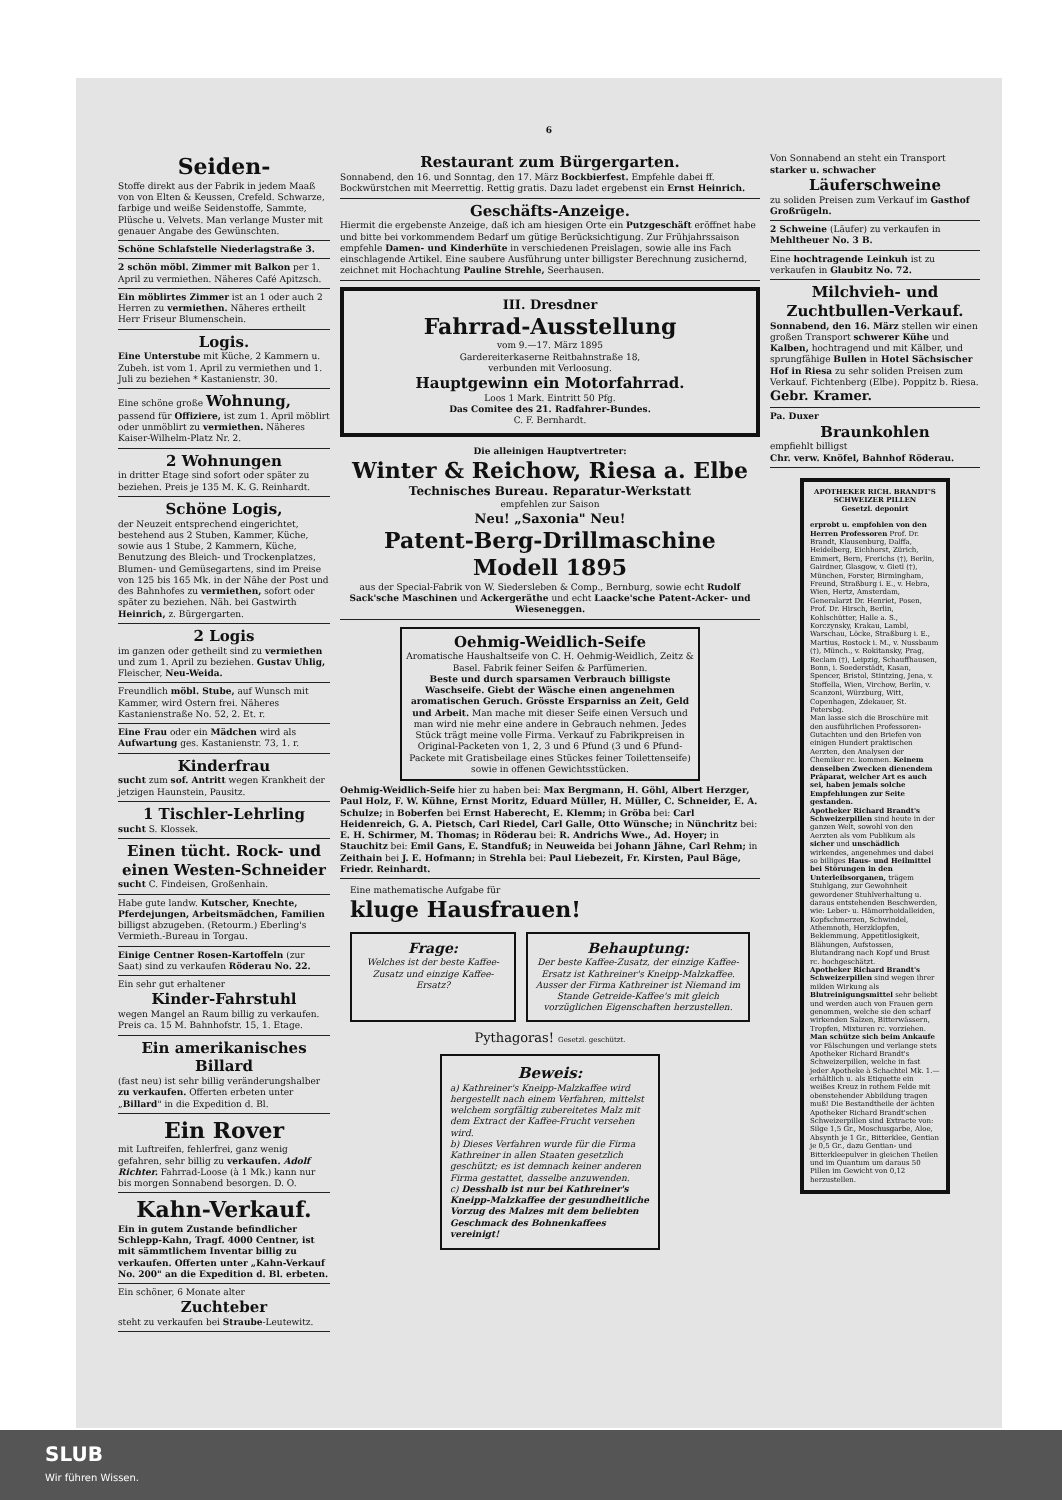6
Seiden-
Stoffe direkt aus der Fabrik in jedem Maaß von von Elten & Keussen, Crefeld. Schwarze, farbige und weiße Seidenstoffe, Sammte, Plüsche u. Velvets. Man verlange Muster mit genauer Angabe des Gewünschten.
Schöne Schlafstelle Niederlagstraße 3.
2 schön möbl. Zimmer mit Balkon per 1. April zu vermiethen. Näheres Café Apitzsch.
Ein möblirtes Zimmer ist an 1 oder auch 2 Herren zu vermiethen. Näheres ertheilt Herr Friseur Blumenschein.
Logis.
Eine Unterstube mit Küche, 2 Kammern u. Zubeh. ist vom 1. April zu vermiethen und 1. Juli zu beziehen * Kastanienstr. 30.
Eine schöne große Wohnung, passend für Offiziere, ist zum 1. April möblirt oder unmöblirt zu vermiethen. Näheres Kaiser-Wilhelm-Platz Nr. 2.
2 Wohnungen
in dritter Etage sind sofort oder später zu beziehen. Preis je 135 M. K. G. Reinhardt.
Schöne Logis,
der Neuzeit entsprechend eingerichtet, bestehend aus 2 Stuben, Kammer, Küche, sowie aus 1 Stube, 2 Kammern, Küche, Benutzung des Bleich- und Trockenplatzes, Blumen- und Gemüsegartens, sind im Preise von 125 bis 165 Mk. in der Nähe der Post und des Bahnhofes zu vermiethen, sofort oder später zu beziehen. Näh. bei Gastwirth Heinrich, z. Bürgergarten.
2 Logis
im ganzen oder getheilt sind zu vermiethen und zum 1. April zu beziehen. Gustav Uhlig, Fleischer, Neu-Weida.
Freundlich möbl. Stube, auf Wunsch mit Kammer, wird Ostern frei. Näheres Kastanienstraße No. 52, 2. Et. r.
Eine Frau oder ein Mädchen wird als Aufwartung ges. Kastanienstr. 73, 1. r.
Kinderfrau
sucht zum sof. Antritt wegen Krankheit der jetzigen Haunstein, Pausitz.
1 Tischler-Lehrling
sucht S. Klossek.
Einen tücht. Rock- und einen Westen-Schneider
sucht C. Findeisen, Großenhain.
Habe gute landw. Kutscher, Knechte, Pferdejungen, Arbeitsmädchen, Familien billigst abzugeben. (Retourm.) Eberling's Vermieth.-Bureau in Torgau.
Einige Centner Rosen-Kartoffeln (zur Saat) sind zu verkaufen Röderau No. 22.
Ein sehr gut erhaltener
Kinder-Fahrstuhl
wegen Mangel an Raum billig zu verkaufen. Preis ca. 15 M. Bahnhofstr. 15, 1. Etage.
Ein amerikanisches Billard
(fast neu) ist sehr billig veränderungshalber zu verkaufen. Offerten erbeten unter „Billard" in die Expedition d. Bl.
Ein Rover
mit Luftreifen, fehlerfrei, ganz wenig gefahren, sehr billig zu verkaufen. Adolf Richter. Fahrrad-Loose (à 1 Mk.) kann nur bis morgen Sonnabend besorgen. D. O.
Kahn-Verkauf.
Ein in gutem Zustande befindlicher Schlepp-Kahn, Tragf. 4000 Centner, ist mit sämmtlichem Inventar billig zu verkaufen. Offerten unter „Kahn-Verkauf No. 200" an die Expedition d. Bl. erbeten.
Ein schöner, 6 Monate alter
Zuchteber
steht zu verkaufen bei Straube-Leutewitz.
Restaurant zum Bürgergarten.
Sonnabend, den 16. und Sonntag, den 17. März Bockbierfest. Empfehle dabei ff. Bockwürstchen mit Meerrettig. Rettig gratis. Dazu ladet ergebenst ein Ernst Heinrich.
Geschäfts-Anzeige.
Hiermit die ergebenste Anzeige, daß ich am hiesigen Orte ein Putzgeschäft eröffnet habe und bitte bei vorkommendem Bedarf um gütige Berücksichtigung. Zur Frühjahrssaison empfehle Damen- und Kinderhüte in verschiedenen Preislagen, sowie alle ins Fach einschlagende Artikel. Eine saubere Ausführung unter billigster Berechnung zusichernd, zeichnet mit Hochachtung Pauline Strehle, Seerhausen.
III. Dresdner
Fahrrad-Ausstellung
vom 9.—17. März 1895
Gardereiterkaserne Reitbahnstraße 18,
verbunden mit Verloosung.
Hauptgewinn ein Motorfahrrad.
Loos 1 Mark. Eintritt 50 Pfg.
Das Comitee des 21. Radfahrer-Bundes.
C. F. Bernhardt.
Die alleinigen Hauptvertreter:
Winter & Reichow, Riesa a. Elbe
Technisches Bureau. Reparatur-Werkstatt
empfehlen zur Saison
Neu! „Saxonia" Neu!
Patent-Berg-Drillmaschine Modell 1895
aus der Special-Fabrik von W. Siedersleben & Comp., Bernburg, sowie echt Rudolf Sack'sche Maschinen und Ackergeräthe und echt Laacke'sche Patent-Acker- und Wieseneggen.
Oehmig-Weidlich-Seife
Aromatische Haushaltseife von C. H. Oehmig-Weidlich, Zeitz & Basel. Fabrik feiner Seifen & Parfümerien.
Beste und durch sparsamen Verbrauch billigste Waschseife. Giebt der Wäsche einen angenehmen aromatischen Geruch. Grösste Ersparniss an Zeit, Geld und Arbeit. Man mache mit dieser Seife einen Versuch und man wird nie mehr eine andere in Gebrauch nehmen. Jedes Stück trägt meine volle Firma. Verkauf zu Fabrikpreisen in Original-Packeten von 1, 2, 3 und 6 Pfund (3 und 6 Pfund-Packete mit Gratisbeilage eines Stückes feiner Toilettenseife) sowie in offenen Gewichtsstücken.
Oehmig-Weidlich-Seife hier zu haben bei: Max Bergmann, H. Göhl, Albert Herzger, Paul Holz, F. W. Kühne, Ernst Moritz, Eduard Müller, H. Müller, C. Schneider, E. A. Schulze; in Boberfen bei Ernst Haberecht, E. Klemm; in Gröba bei: Carl Heidenreich, G. A. Pietsch, Carl Riedel, Carl Galle, Otto Wünsche; in Nünchritz bei: E. H. Schirmer, M. Thomas; in Röderau bei: R. Andrichs Wwe., Ad. Hoyer; in Stauchitz bei: Emil Gans, E. Standfuß; in Neuweida bei Johann Jähne, Carl Rehm; in Zeithain bei J. E. Hofmann; in Strehla bei: Paul Liebezeit, Fr. Kirsten, Paul Bäge, Friedr. Reinhardt.
Eine mathematische Aufgabe für
kluge Hausfrauen!
Frage:
Welches ist der beste Kaffee-Zusatz und einzige Kaffee-Ersatz?
Behauptung:
Der beste Kaffee-Zusatz, der einzige Kaffee-Ersatz ist Kathreiner's Kneipp-Malzkaffee. Ausser der Firma Kathreiner ist Niemand im Stande Getreide-Kaffee's mit gleich vorzüglichen Eigenschaften herzustellen.
Pythagoras! Gesetzl. geschützt.
Beweis:
a) Kathreiner's Kneipp-Malzkaffee wird hergestellt nach einem Verfahren, mittelst welchem sorgfältig zubereitetes Malz mit dem Extract der Kaffee-Frucht versehen wird.
b) Dieses Verfahren wurde für die Firma Kathreiner in allen Staaten gesetzlich geschützt; es ist demnach keiner anderen Firma gestattet, dasselbe anzuwenden.
c) Desshalb ist nur bei Kathreiner's Kneipp-Malzkaffee der gesundheitliche Vorzug des Malzes mit dem beliebten Geschmack des Bohnenkaffees vereinigt!
Von Sonnabend an steht ein Transport starker u. schwacher
Läuferschweine
zu soliden Preisen zum Verkauf im Gasthof Großrügeln.
2 Schweine (Läufer) zu verkaufen in Mehltheuer No. 3 B.
Eine hochtragende Leinkuh ist zu verkaufen in Glaubitz No. 72.
Milchvieh- und Zuchtbullen-Verkauf.
Sonnabend, den 16. März stellen wir einen großen Transport schwerer Kühe und Kalben, hochtragend und mit Kälber, und sprungfähige Bullen in Hotel Sächsischer Hof in Riesa zu sehr soliden Preisen zum Verkauf. Fichtenberg (Elbe). Poppitz b. Riesa. Gebr. Kramer.
Pa. Duxer
Braunkohlen
empfiehlt billigst
Chr. verw. Knöfel, Bahnhof Röderau.
APOTHEKER RICH. BRANDT'S SCHWEIZER PILLEN
Gesetzl. deponirt
erprobt u. empfohlen von den Herren Professoren Prof. Dr. Brandt, Klausenburg, Dalffa, Heidelberg, Eichhorst, Zürich, Emmert, Bern, Frerichs (†), Berlin, Gairdner, Glasgow, v. Gietl (†), München, Forster, Birmingham, Freund, Straßburg i. E., v. Hebra, Wien, Hertz, Amsterdam, Generalarzt Dr. Henriet, Posen, Prof. Dr. Hirsch, Berlin, Kohlschütter, Halle a. S., Korczynsky, Krakau, Lambl, Warschau, Löcke, Straßburg i. E., Martius, Rostock i. M., v. Nussbaum (†), Münch., v. Rokitansky, Prag, Reclam (†), Leipzig, Schauffhausen, Bonn, i. Soederstädt, Kasan, Spencer, Bristol, Stintzing, Jena, v. Stoffella, Wien, Virchow, Berlin, v. Scanzoni, Würzburg, Witt, Copenhagen, Zdekauer, St. Petersbg.
Man lasse sich die Broschüre mit den ausführlichen Professoren-Gutachten und den Briefen von einigen Hundert praktischen Aerzten, den Analysen der Chemiker rc. kommen. Keinem denselben Zwecken dienendem Präparat, welcher Art es auch sei, haben jemals solche Empfehlungen zur Seite gestanden.
Apotheker Richard Brandt's Schweizerpillen sind heute in der ganzen Welt, sowohl von den Aerzten als vom Publikum als sicher und unschädlich wirkendes, angenehmes und dabei so billiges Haus- und Heilmittel bei Störungen in den Unterleibsorganen, trägem Stuhlgang, zur Gewohnheit gewordener Stuhlverhaltung u. daraus entstehenden Beschwerden, wie: Leber- u. Hämorrhoidalleiden, Kopfschmerzen, Schwindel, Athemnoth, Herzklopfen, Beklemmung, Appetitlosigkeit, Blähungen, Aufstossen, Blutandrang nach Kopf und Brust rc. hochgeschätzt.
Apotheker Richard Brandt's Schweizerpillen sind wegen ihrer milden Wirkung als Blutreinigungsmittel sehr beliebt und werden auch von Frauen gern genommen, welche sie den scharf wirkenden Salzen, Bitterwässern, Tropfen, Mixturen rc. vorziehen. Man schütze sich beim Ankaufe vor Fälschungen und verlange stets Apotheker Richard Brandt's Schweizerpillen, welche in fast jeder Apotheke à Schachtel Mk. 1.— erhältlich u. als Etiquette ein weißes Kreuz in rothem Felde mit obenstehender Abbildung tragen muß! Die Bestandtheile der ächten Apotheker Richard Brandt'schen Schweizerpillen sind Extracte von: Silge 1,5 Gr., Moschusgarbe, Aloe, Absynth je 1 Gr., Bitterklee, Gentian je 0,5 Gr., dazu Gentian- und Bitterkleepulver in gleichen Theilen und im Quantum um daraus 50 Pillen im Gewicht von 0,12 herzustellen.
SLUB
Wir führen Wissen.